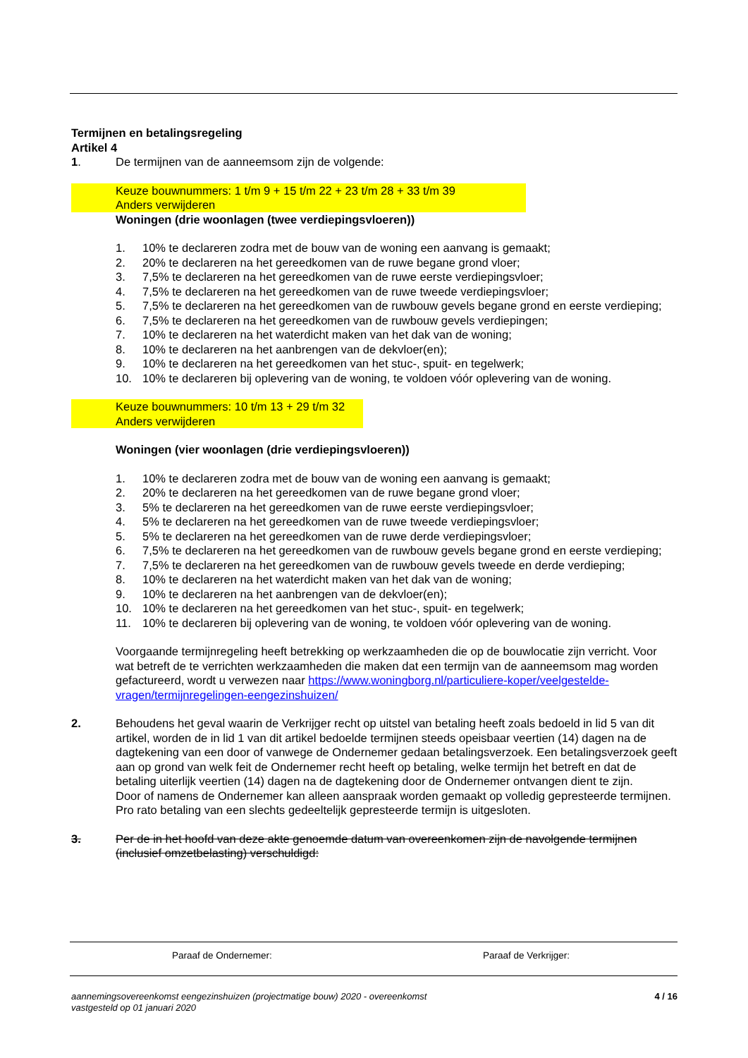Termijnen en betalingsregeling
Artikel 4
1. De termijnen van de aanneemsom zijn de volgende:
Keuze bouwnummers: 1 t/m 9 + 15 t/m 22 + 23 t/m 28 + 33 t/m 39
Anders verwijderen
Woningen (drie woonlagen (twee verdiepingsvloeren))
1. 10% te declareren zodra met de bouw van de woning een aanvang is gemaakt;
2. 20% te declareren na het gereedkomen van de ruwe begane grond vloer;
3. 7,5% te declareren na het gereedkomen van de ruwe eerste verdiepingsvloer;
4. 7,5% te declareren na het gereedkomen van de ruwe tweede verdiepingsvloer;
5. 7,5% te declareren na het gereedkomen van de ruwbouw gevels begane grond en eerste verdieping;
6. 7,5% te declareren na het gereedkomen van de ruwbouw gevels verdiepingen;
7. 10% te declareren na het waterdicht maken van het dak van de woning;
8. 10% te declareren na het aanbrengen van de dekvloer(en);
9. 10% te declareren na het gereedkomen van het stuc-, spuit- en tegelwerk;
10. 10% te declareren bij oplevering van de woning, te voldoen vóór oplevering van de woning.
Keuze bouwnummers: 10 t/m 13 + 29 t/m 32
Anders verwijderen
Woningen (vier woonlagen (drie verdiepingsvloeren))
1. 10% te declareren zodra met de bouw van de woning een aanvang is gemaakt;
2. 20% te declareren na het gereedkomen van de ruwe begane grond vloer;
3. 5% te declareren na het gereedkomen van de ruwe eerste verdiepingsvloer;
4. 5% te declareren na het gereedkomen van de ruwe tweede verdiepingsvloer;
5. 5% te declareren na het gereedkomen van de ruwe derde verdiepingsvloer;
6. 7,5% te declareren na het gereedkomen van de ruwbouw gevels begane grond en eerste verdieping;
7. 7,5% te declareren na het gereedkomen van de ruwbouw gevels tweede en derde verdieping;
8. 10% te declareren na het waterdicht maken van het dak van de woning;
9. 10% te declareren na het aanbrengen van de dekvloer(en);
10. 10% te declareren na het gereedkomen van het stuc-, spuit- en tegelwerk;
11. 10% te declareren bij oplevering van de woning, te voldoen vóór oplevering van de woning.
Voorgaande termijnregeling heeft betrekking op werkzaamheden die op de bouwlocatie zijn verricht. Voor wat betreft de te verrichten werkzaamheden die maken dat een termijn van de aanneemsom mag worden gefactureerd, wordt u verwezen naar https://www.woningborg.nl/particuliere-koper/veelgestelde-vragen/termijnregelingen-eengezinshuizen/
2. Behoudens het geval waarin de Verkrijger recht op uitstel van betaling heeft zoals bedoeld in lid 5 van dit artikel, worden de in lid 1 van dit artikel bedoelde termijnen steeds opeisbaar veertien (14) dagen na de dagtekening van een door of vanwege de Ondernemer gedaan betalingsverzoek. Een betalingsverzoek geeft aan op grond van welk feit de Ondernemer recht heeft op betaling, welke termijn het betreft en dat de betaling uiterlijk veertien (14) dagen na de dagtekening door de Ondernemer ontvangen dient te zijn.
Door of namens de Ondernemer kan alleen aanspraak worden gemaakt op volledig gepresteerde termijnen. Pro rato betaling van een slechts gedeeltelijk gepresteerde termijn is uitgesloten.
3. Per de in het hoofd van deze akte genoemde datum van overeenkomen zijn de navolgende termijnen (inclusief omzetbelasting) verschuldigd:
Paraaf de Ondernemer: Paraaf de Verkrijger:
aannemingsovereenkomst eengezinshuizen (projectmatige bouw) 2020 - overeenkomst
vastgesteld op 01 januari 2020 4 / 16